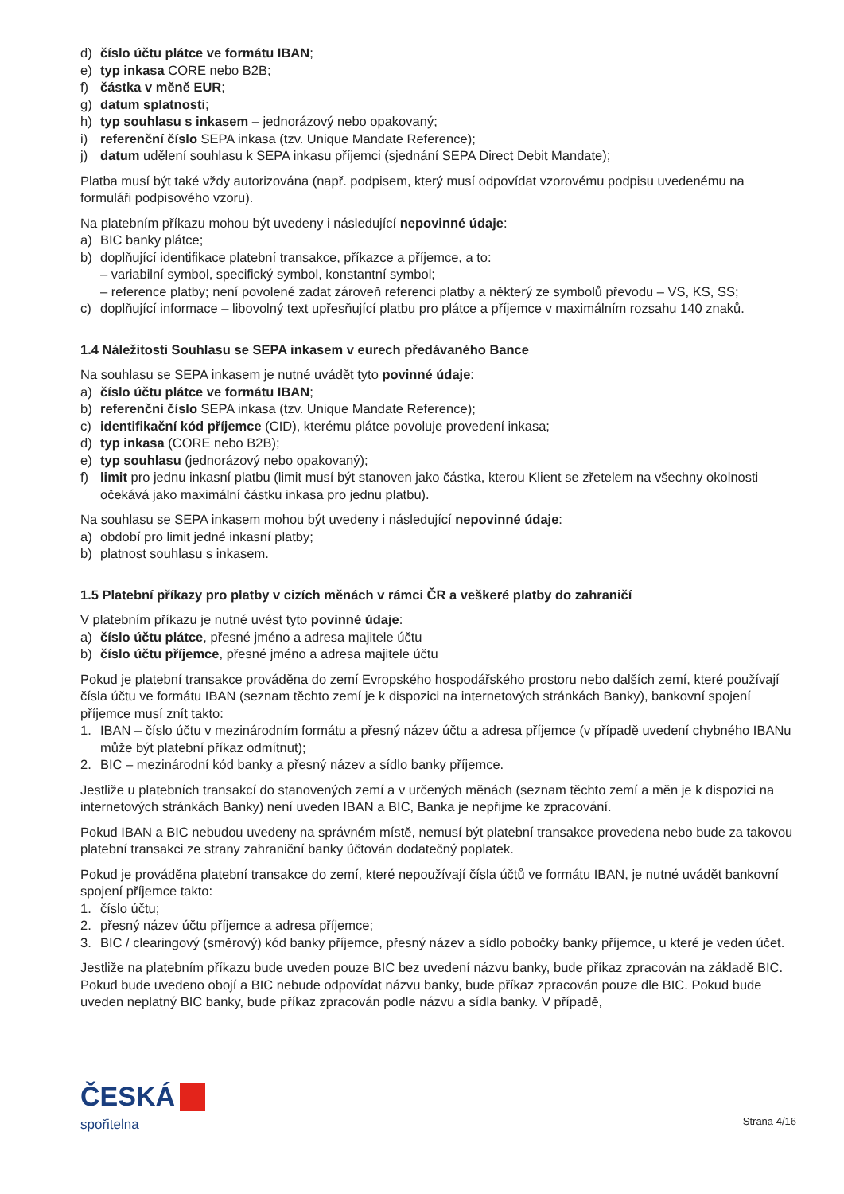d) číslo účtu plátce ve formátu IBAN;
e) typ inkasa CORE nebo B2B;
f) částka v měně EUR;
g) datum splatnosti;
h) typ souhlasu s inkasem – jednorázový nebo opakovaný;
i) referenční číslo SEPA inkasa (tzv. Unique Mandate Reference);
j) datum udělení souhlasu k SEPA inkasu příjemci (sjednání SEPA Direct Debit Mandate);
Platba musí být také vždy autorizována (např. podpisem, který musí odpovídat vzorovému podpisu uvedenému na formuláři podpisového vzoru).
Na platebním příkazu mohou být uvedeny i následující nepovinné údaje:
a) BIC banky plátce;
b) doplňující identifikace platební transakce, příkazce a příjemce, a to:
– variabilní symbol, specifický symbol, konstantní symbol;
– reference platby; není povolené zadat zároveň referenci platby a některý ze symbolů převodu – VS, KS, SS;
c) doplňující informace – libovolný text upřesňující platbu pro plátce a příjemce v maximálním rozsahu 140 znaků.
1.4 Náležitosti Souhlasu se SEPA inkasem v eurech předávaného Bance
Na souhlasu se SEPA inkasem je nutné uvádět tyto povinné údaje:
a) číslo účtu plátce ve formátu IBAN;
b) referenční číslo SEPA inkasa (tzv. Unique Mandate Reference);
c) identifikační kód příjemce (CID), kterému plátce povoluje provedení inkasa;
d) typ inkasa (CORE nebo B2B);
e) typ souhlasu (jednorázový nebo opakovaný);
f) limit pro jednu inkasní platbu (limit musí být stanoven jako částka, kterou Klient se zřetelem na všechny okolnosti očekává jako maximální částku inkasa pro jednu platbu).
Na souhlasu se SEPA inkasem mohou být uvedeny i následující nepovinné údaje:
a) období pro limit jedné inkasní platby;
b) platnost souhlasu s inkasem.
1.5 Platební příkazy pro platby v cizích měnách v rámci ČR a veškeré platby do zahraničí
V platebním příkazu je nutné uvést tyto povinné údaje:
a) číslo účtu plátce, přesné jméno a adresa majitele účtu
b) číslo účtu příjemce, přesné jméno a adresa majitele účtu
Pokud je platební transakce prováděna do zemí Evropského hospodářského prostoru nebo dalších zemí, které používají čísla účtu ve formátu IBAN (seznam těchto zemí je k dispozici na internetových stránkách Banky), bankovní spojení příjemce musí znít takto:
1. IBAN – číslo účtu v mezinárodním formátu a přesný název účtu a adresa příjemce (v případě uvedení chybného IBANu může být platební příkaz odmítnut);
2. BIC – mezinárodní kód banky a přesný název a sídlo banky příjemce.
Jestliže u platebních transakcí do stanovených zemí a v určených měnách (seznam těchto zemí a měn je k dispozici na internetových stránkách Banky) není uveden IBAN a BIC, Banka je nepřijme ke zpracování.
Pokud IBAN a BIC nebudou uvedeny na správném místě, nemusí být platební transakce provedena nebo bude za takovou platební transakci ze strany zahraniční banky účtován dodatečný poplatek.
Pokud je prováděna platební transakce do zemí, které nepoužívají čísla účtů ve formátu IBAN, je nutné uvádět bankovní spojení příjemce takto:
1. číslo účtu;
2. přesný název účtu příjemce a adresa příjemce;
3. BIC / clearingový (směrový) kód banky příjemce, přesný název a sídlo pobočky banky příjemce, u které je veden účet.
Jestliže na platebním příkazu bude uveden pouze BIC bez uvedení názvu banky, bude příkaz zpracován na základě BIC. Pokud bude uvedeno obojí a BIC nebude odpovídat názvu banky, bude příkaz zpracován pouze dle BIC. Pokud bude uveden neplatný BIC banky, bude příkaz zpracován podle názvu a sídla banky. V případě,
Strana 4/16
ČESKÁ
spořitelna